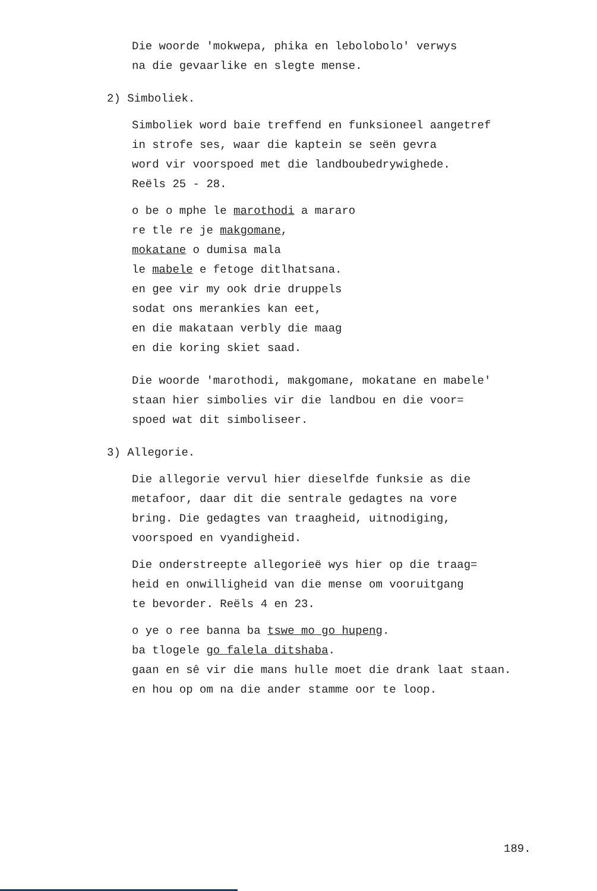Die woorde 'mokwepa, phika en lebolobolo' verwys
na die gevaarlike en slegte mense.
2) Simboliek.
Simboliek word baie treffend en funksioneel aangetref
in strofe ses, waar die kaptein se seën gevra
word vir voorspoed met die landboubedrywighede.
Reëls 25 - 28.
o be o mphe le marothodi a mararo
re tle re je makgomane,
mokatane o dumisa mala
le mabele e fetoge ditlhatsana.
en gee vir my ook drie druppels
sodat ons merankies kan eet,
en die makataan verbly die maag
en die koring skiet saad.
Die woorde 'marothodi, makgomane, mokatane en mabele'
staan hier simbolies vir die landbou en die voor=
spoed wat dit simboliseer.
3) Allegorie.
Die allegorie vervul hier dieselfde funksie as die
metafoor, daar dit die sentrale gedagtes na vore
bring. Die gedagtes van traagheid, uitnodiging,
voorspoed en vyandigheid.
Die onderstreepte allegorieë wys hier op die traag=
heid en onwilligheid van die mense om vooruitgang
te bevorder. Reëls 4 en 23.
o ye o ree banna ba tswe mo go hupeng.
ba tlogele go falela ditshaba.
gaan en sê vir die mans hulle moet die drank laat staan.
en hou op om na die ander stamme oor te loop.
189.